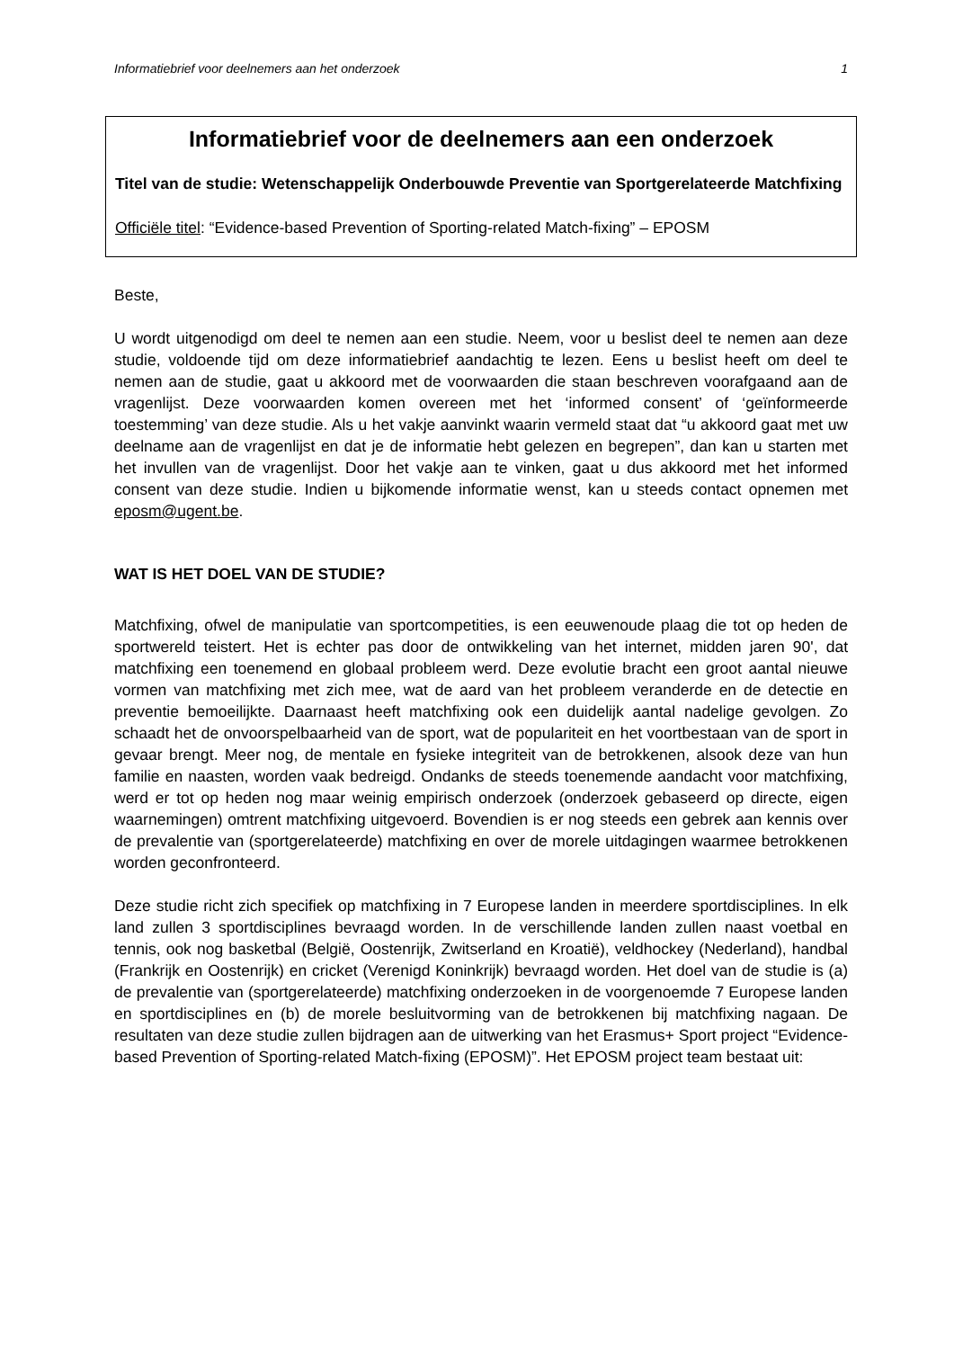Informatiebrief voor deelnemers aan het onderzoek 1
Informatiebrief voor de deelnemers aan een onderzoek
Titel van de studie: Wetenschappelijk Onderbouwde Preventie van Sportgerelateerde Matchfixing
Officiële titel: “Evidence-based Prevention of Sporting-related Match-fixing” – EPOSM
Beste,
U wordt uitgenodigd om deel te nemen aan een studie. Neem, voor u beslist deel te nemen aan deze studie, voldoende tijd om deze informatiebrief aandachtig te lezen. Eens u beslist heeft om deel te nemen aan de studie, gaat u akkoord met de voorwaarden die staan beschreven voorafgaand aan de vragenlijst. Deze voorwaarden komen overeen met het ‘informed consent’ of ‘geïnformeerde toestemming’ van deze studie. Als u het vakje aanvinkt waarin vermeld staat dat “u akkoord gaat met uw deelname aan de vragenlijst en dat je de informatie hebt gelezen en begrepen”, dan kan u starten met het invullen van de vragenlijst. Door het vakje aan te vinken, gaat u dus akkoord met het informed consent van deze studie. Indien u bijkomende informatie wenst, kan u steeds contact opnemen met eposm@ugent.be.
WAT IS HET DOEL VAN DE STUDIE?
Matchfixing, ofwel de manipulatie van sportcompetities, is een eeuwenoude plaag die tot op heden de sportwereld teistert. Het is echter pas door de ontwikkeling van het internet, midden jaren 90', dat matchfixing een toenemend en globaal probleem werd. Deze evolutie bracht een groot aantal nieuwe vormen van matchfixing met zich mee, wat de aard van het probleem veranderde en de detectie en preventie bemoeilijkte. Daarnaast heeft matchfixing ook een duidelijk aantal nadelige gevolgen. Zo schaadt het de onvoorspelbaarheid van de sport, wat de populariteit en het voortbestaan van de sport in gevaar brengt. Meer nog, de mentale en fysieke integriteit van de betrokkenen, alsook deze van hun familie en naasten, worden vaak bedreigd. Ondanks de steeds toenemende aandacht voor matchfixing, werd er tot op heden nog maar weinig empirisch onderzoek (onderzoek gebaseerd op directe, eigen waarnemingen) omtrent matchfixing uitgevoerd. Bovendien is er nog steeds een gebrek aan kennis over de prevalentie van (sportgerelateerde) matchfixing en over de morele uitdagingen waarmee betrokkenen worden geconfronteerd.
Deze studie richt zich specifiek op matchfixing in 7 Europese landen in meerdere sportdisciplines. In elk land zullen 3 sportdisciplines bevraagd worden. In de verschillende landen zullen naast voetbal en tennis, ook nog basketbal (België, Oostenrijk, Zwitserland en Kroatië), veldhockey (Nederland), handbal (Frankrijk en Oostenrijk) en cricket (Verenigd Koninkrijk) bevraagd worden. Het doel van de studie is (a) de prevalentie van (sportgerelateerde) matchfixing onderzoeken in de voorgenoemde 7 Europese landen en sportdisciplines en (b) de morele besluitvorming van de betrokkenen bij matchfixing nagaan. De resultaten van deze studie zullen bijdragen aan de uitwerking van het Erasmus+ Sport project “Evidence-based Prevention of Sporting-related Match-fixing (EPOSM)”. Het EPOSM project team bestaat uit: